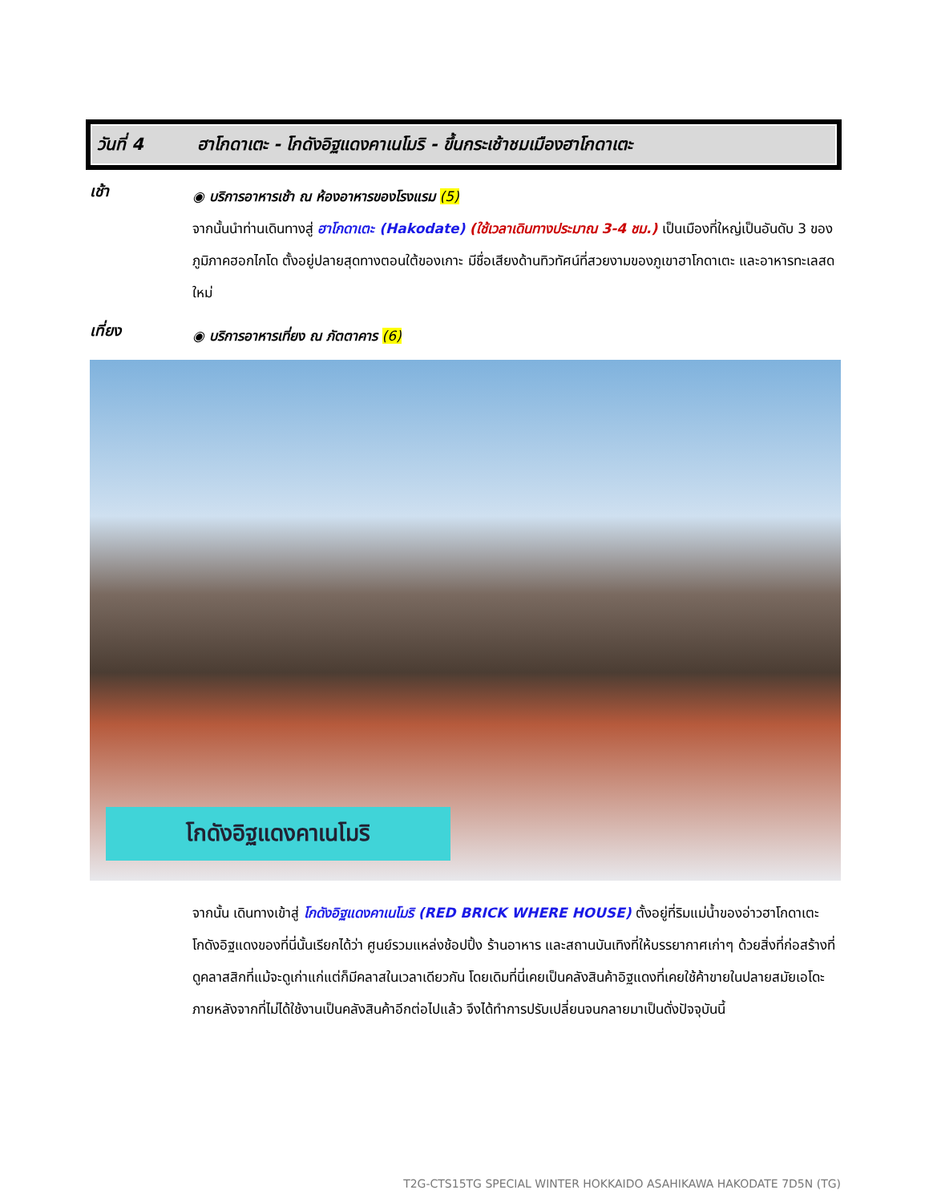วันที่ 4 ฮาโกดาเตะ - โกดังอิฐแดงคาเนโมริ - ขึ้นกระเช้าชมเมืองฮาโกดาเตะ
เช้า
◉ บริการอาหารเช้า ณ ห้องอาหารของโรงแรม (5)
จากนั้นนำท่านเดินทางสู่ ฮาโกดาเตะ (Hakodate) (ใช้เวลาเดินทางประมาณ 3-4 ชม.) เป็นเมืองที่ใหญ่เป็นอันดับ 3 ของภูมิภาคฮอกไกโด ตั้งอยู่ปลายสุดทางตอนใต้ของเกาะ มีชื่อเสียงด้านทิวทัศน์ที่สวยงามของภูเขาฮาโกดาเตะ และอาหารทะเลสดใหม่
เที่ยง
◉ บริการอาหารเที่ยง ณ ภัตตาคาร (6)
โกดังอิฐแดงคาเนโมริ
จากนั้น เดินทางเข้าสู่ โกดังอิฐแดงคาเนโมริ (RED BRICK WHERE HOUSE) ตั้งอยู่ที่ริมแม่น้ำของอ่าวฮาโกดาเตะ โกดังอิฐแดงของที่นี่นั้นเรียกได้ว่า ศูนย์รวมแหล่งช้อปปิ้ง ร้านอาหาร และสถานบันเทิงที่ให้บรรยากาศเก่าๆ ด้วยสิ่งที่ก่อสร้างที่ดูคลาสสิกที่แม้จะดูเก่าแก่แต่ก็มีคลาสในเวลาเดียวกัน โดยเดิมที่นี่เคยเป็นคลังสินค้าอิฐแดงที่เคยใช้ค้าขายในปลายสมัยเอโดะภายหลังจากที่ไม่ได้ใช้งานเป็นคลังสินค้าอีกต่อไปแล้ว จึงได้ทำการปรับเปลี่ยนจนกลายมาเป็นดั่งปัจจุบันนี้
T2G-CTS15TG SPECIAL WINTER HOKKAIDO ASAHIKAWA HAKODATE 7D5N (TG)